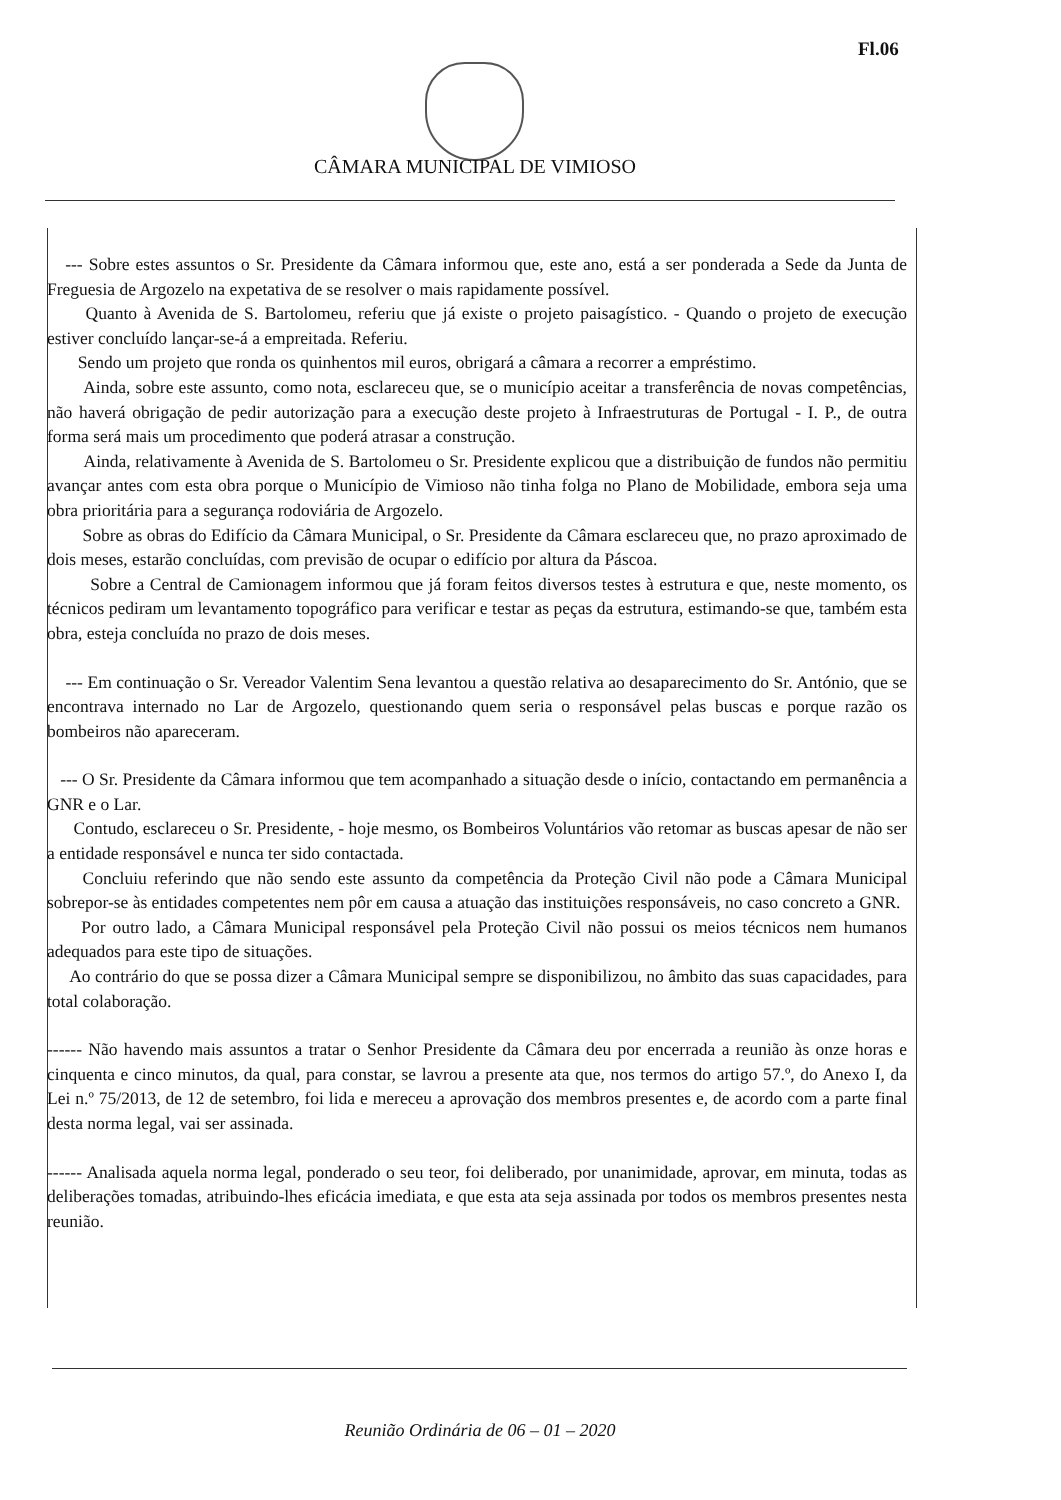Fl.06
CÂMARA MUNICIPAL DE VIMIOSO
--- Sobre estes assuntos o Sr. Presidente da Câmara informou que, este ano, está a ser ponderada a Sede da Junta de Freguesia de Argozelo na expetativa de se resolver o mais rapidamente possível.
Quanto à Avenida de S. Bartolomeu, referiu que já existe o projeto paisagístico. - Quando o projeto de execução estiver concluído lançar-se-á a empreitada. Referiu.
Sendo um projeto que ronda os quinhentos mil euros, obrigará a câmara a recorrer a empréstimo.
Ainda, sobre este assunto, como nota, esclareceu que, se o município aceitar a transferência de novas competências, não haverá obrigação de pedir autorização para a execução deste projeto à Infraestruturas de Portugal - I. P., de outra forma será mais um procedimento que poderá atrasar a construção.
Ainda, relativamente à Avenida de S. Bartolomeu o Sr. Presidente explicou que a distribuição de fundos não permitiu avançar antes com esta obra porque o Município de Vimioso não tinha folga no Plano de Mobilidade, embora seja uma obra prioritária para a segurança rodoviária de Argozelo.
Sobre as obras do Edifício da Câmara Municipal, o Sr. Presidente da Câmara esclareceu que, no prazo aproximado de dois meses, estarão concluídas, com previsão de ocupar o edifício por altura da Páscoa.
Sobre a Central de Camionagem informou que já foram feitos diversos testes à estrutura e que, neste momento, os técnicos pediram um levantamento topográfico para verificar e testar as peças da estrutura, estimando-se que, também esta obra, esteja concluída no prazo de dois meses.
--- Em continuação o Sr. Vereador Valentim Sena levantou a questão relativa ao desaparecimento do Sr. António, que se encontrava internado no Lar de Argozelo, questionando quem seria o responsável pelas buscas e porque razão os bombeiros não apareceram.
--- O Sr. Presidente da Câmara informou que tem acompanhado a situação desde o início, contactando em permanência a GNR e o Lar.
Contudo, esclareceu o Sr. Presidente, - hoje mesmo, os Bombeiros Voluntários vão retomar as buscas apesar de não ser a entidade responsável e nunca ter sido contactada.
Concluiu referindo que não sendo este assunto da competência da Proteção Civil não pode a Câmara Municipal sobrepor-se às entidades competentes nem pôr em causa a atuação das instituições responsáveis, no caso concreto a GNR.
Por outro lado, a Câmara Municipal responsável pela Proteção Civil não possui os meios técnicos nem humanos adequados para este tipo de situações.
Ao contrário do que se possa dizer a Câmara Municipal sempre se disponibilizou, no âmbito das suas capacidades, para total colaboração.
------ Não havendo mais assuntos a tratar o Senhor Presidente da Câmara deu por encerrada a reunião às onze horas e cinquenta e cinco minutos, da qual, para constar, se lavrou a presente ata que, nos termos do artigo 57.º, do Anexo I, da Lei n.º 75/2013, de 12 de setembro, foi lida e mereceu a aprovação dos membros presentes e, de acordo com a parte final desta norma legal, vai ser assinada.
------ Analisada aquela norma legal, ponderado o seu teor, foi deliberado, por unanimidade, aprovar, em minuta, todas as deliberações tomadas, atribuindo-lhes eficácia imediata, e que esta ata seja assinada por todos os membros presentes nesta reunião.
Reunião Ordinária de 06 – 01 – 2020